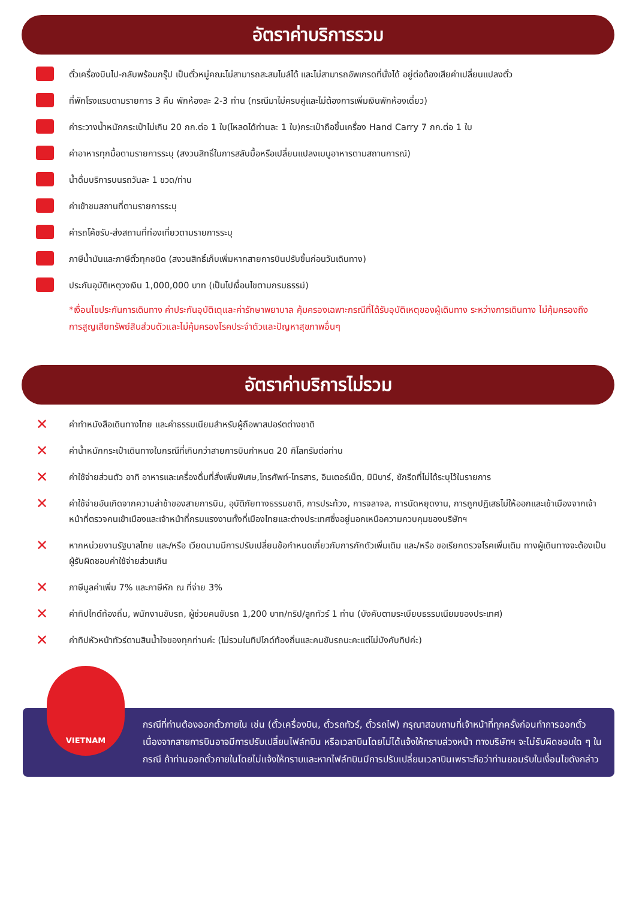อัตราค่าบริการรวม
ตั๋วเครื่องบินไป-กลับพร้อมกรุ๊ป เป็นตั๋วหมู่คณะไม่สามารถสะสมไมล์ได้ และไม่สามารถอัพเกรดที่นั่งได้ อยู่ต่อต้องเสียค่าเปลี่ยนแปลงตั๋ว
ที่พักโรงแรมตามรายการ 3 คืน พักห้องละ 2-3 ท่าน (กรณีมาไม่ครบคู่และไม่ต้องการเพิ่มเงินพักห้องเดี่ยว)
ค่าระวางน้ำหนักกระเป๋าไม่เกิน 20 กก.ต่อ 1 ใบ(โหลดได้ท่านละ 1 ใบ)กระเป๋าถือขึ้นเครื่อง Hand Carry 7 กก.ต่อ 1 ใบ
ค่าอาหารทุกมื้อตามรายการระบุ (สงวนสิทธิ์ในการสลับมื้อหรือเปลี่ยนแปลงเมนูอาหารตามสถานการณ์)
น้ำดื่มบริการบนรถวันละ 1 ขวด/ท่าน
ค่าเข้าชมสถานที่ตามรายการระบุ
ค่ารถโค้ชรับ-ส่งสถานที่ท่องเที่ยวตามรายการระบุ
ภาษีน้ำมันและภาษีตั๋วทุกชนิด (สงวนสิทธิ์เก็บเพิ่มหากสายการบินปรับขึ้นก่อนวันเดินทาง)
ประกันอุบัติเหตุวงเงิน 1,000,000 บาท (เป็นไปเงื่อนไขตามกรมธรรม์)
*เงื่อนไขประกันการเดินทาง ค่าประกันอุบัติเตุและค่ารักษาพยาบาล คุ้มครองเฉพาะกรณีที่ได้รับอุบัติเหตุของผู้เดินทาง ระหว่างการเดินทาง ไม่คุ้มครองถึงการสูญเสียทรัพย์สินส่วนตัวและไม่คุ้มครองโรคประจำตัวและปัญหาสุขภาพอื่นๆ
อัตราค่าบริการไม่รวม
✕ ค่าทำหนังสือเดินทางไทย และค่าธรรมเนียมสำหรับผู้ถือพาสปอร์ตต่างชาติ
✕ ค่าน้ำหนักกระเป๋าเดินทางในกรณีที่เกินกว่าสายการบินกำหนด 20 กิโลกรัมต่อท่าน
✕ ค่าใช้จ่ายส่วนตัว อาทิ อาหารและเครื่องดื่มที่สั่งเพิ่มพิเศษ,โทรศัพท์-โทรสาร, อินเตอร์เน็ต, มินิบาร์, ซักรีดที่ไม่ได้ระบุไว้ในรายการ
✕ ค่าใช้จ่ายอันเกิดจากความล่าช้าของสายการบิน, อุบัติภัยทางธรรมชาติ, การประท้วง, การจลาจล, การนัดหยุดงาน, การถูกปฏิเสธไม่ให้ออกและเข้าเมืองจากเจ้าหน้าที่ตรวจคนเข้าเมืองและเจ้าหน้าที่กรมแรงงานทั้งที่เมืองไทยและต่างประเทศซึ่งอยู่นอกเหนือความควบคุมของบริษัทฯ
✕ หากหน่วยงานรัฐบาลไทย และ/หรือ เวียดนามมีการปรับเปลี่ยนข้อกำหนดเกี่ยวกับการกักตัวเพิ่มเติม และ/หรือ ขอเรียกตรวจโรคเพิ่มเติม ทางผู้เดินทางจะต้องเป็นผู้รับผิดชอบค่าใช้จ่ายส่วนเกิน
✕ ภาษีมูลค่าเพิ่ม 7% และภาษีหัก ณ ที่จ่าย 3%
✕ ค่าทิปไกด์ท้องถิ่น, พนักงานขับรถ, ผู้ช่วยคนขับรถ 1,200 บาท/ทริป/ลูกทัวร์ 1 ท่าน (บังคับตามระเบียบธรรมเนียมของประเทศ)
✕ ค่าทิปหัวหน้าทัวร์ตามสินน้ำใจของทุกท่านค่ะ (ไม่รวมในทิปไกด์ท้องถิ่นและคนขับรถนะคะแต่ไม่บังคับทิปค่ะ)
VIETNAM
กรณีที่ท่านต้องออกตั๋วภายใน เช่น (ตั๋วเครื่องบิน, ตั๋วรถทัวร์, ตั๋วรถไฟ) กรุณาสอบถามที่เจ้าหน้าที่ทุกครั้งก่อนทำการออกตั๋ว เนื่องจากสายการบินอาจมีการปรับเปลี่ยนไฟล์ทบิน หรือเวลาบินโดยไม่ได้แจ้งให้ทราบล่วงหน้า ทางบริษัทฯ จะไม่รับผิดชอบใด ๆ ในกรณี ถ้าท่านออกตั๋วภายในโดยไม่แจ้งให้ทราบและหากไฟล์ทบินมีการปรับเปลี่ยนเวลาบินเพราะถือว่าท่านยอมรับในเงื่อนไขดังกล่าว